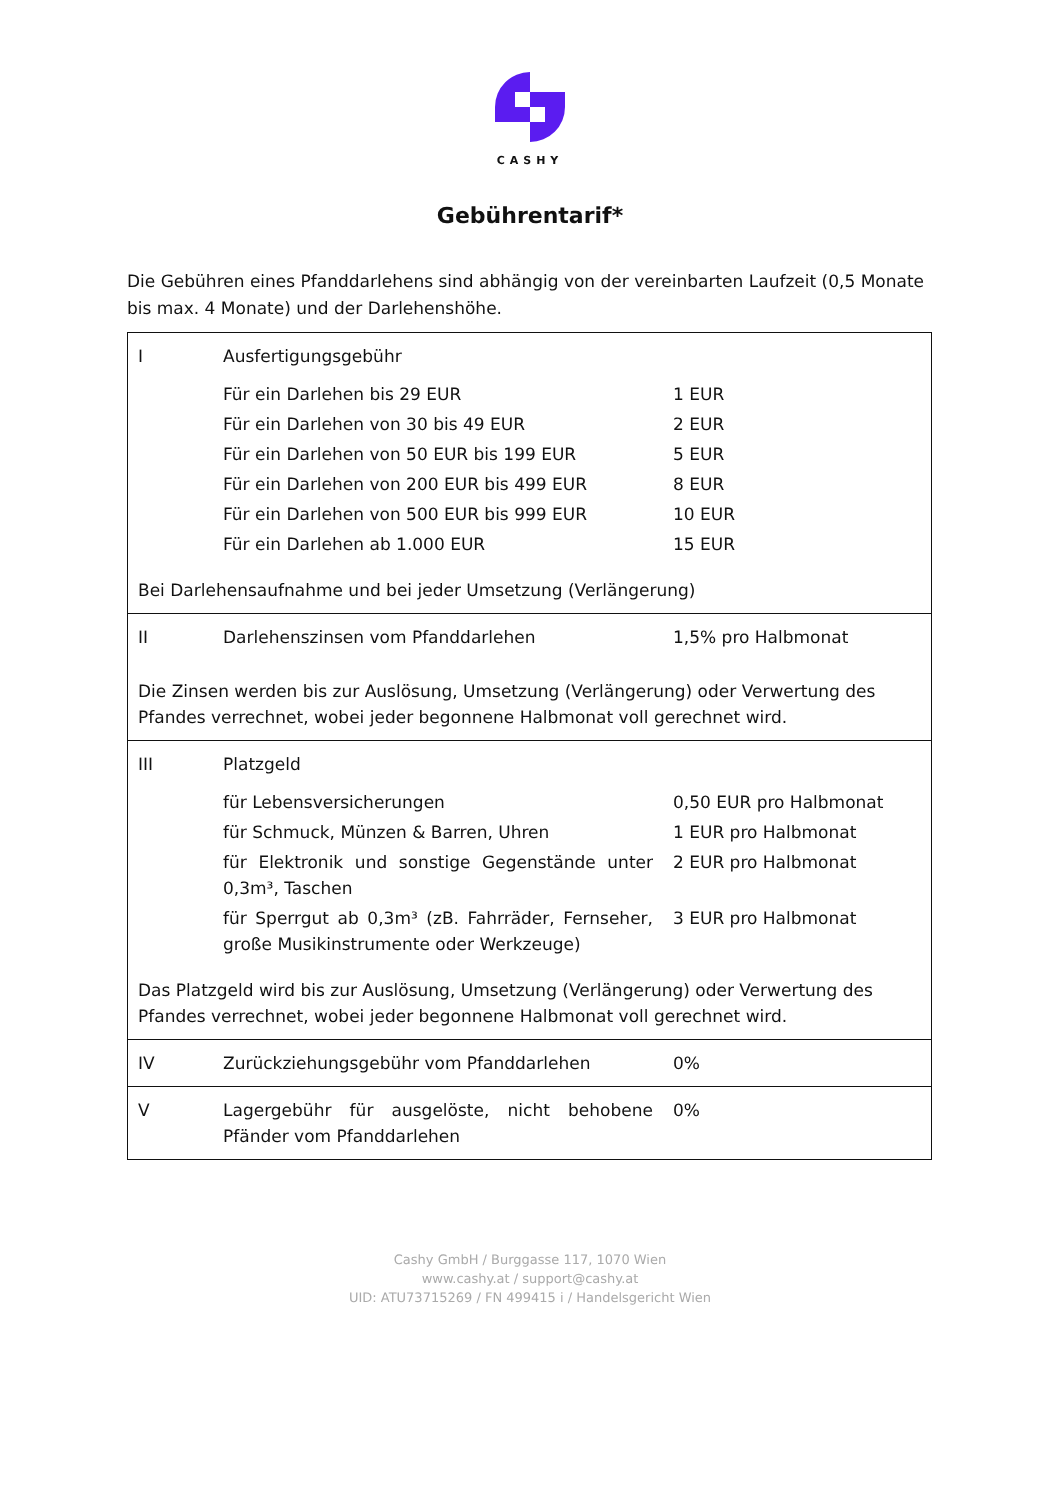CASHY
Gebührentarif*
Die Gebühren eines Pfanddarlehens sind abhängig von der vereinbarten Laufzeit (0,5 Monate bis max. 4 Monate) und der Darlehenshöhe.
| I | Ausfertigungsgebühr | |
| | Für ein Darlehen bis 29 EUR | 1 EUR |
| | Für ein Darlehen von 30 bis 49 EUR | 2 EUR |
| | Für ein Darlehen von 50 EUR bis 199 EUR | 5 EUR |
| | Für ein Darlehen von 200 EUR bis 499 EUR | 8 EUR |
| | Für ein Darlehen von 500 EUR bis 999 EUR | 10 EUR |
| | Für ein Darlehen ab 1.000 EUR | 15 EUR |
| Bei Darlehensaufnahme und bei jeder Umsetzung (Verlängerung) | | |
| II | Darlehenszinsen vom Pfanddarlehen | 1,5% pro Halbmonat |
| Die Zinsen werden bis zur Auslösung, Umsetzung (Verlängerung) oder Verwertung des Pfandes verrechnet, wobei jeder begonnene Halbmonat voll gerechnet wird. | | |
| III | Platzgeld | |
| | für Lebensversicherungen | 0,50 EUR pro Halbmonat |
| | für Schmuck, Münzen & Barren, Uhren | 1 EUR pro Halbmonat |
| | für Elektronik und sonstige Gegenstände unter 0,3m³, Taschen | 2 EUR pro Halbmonat |
| | für Sperrgut ab 0,3m³ (zB. Fahrräder, Fernseher, große Musikinstrumente oder Werkzeuge) | 3 EUR pro Halbmonat |
| Das Platzgeld wird bis zur Auslösung, Umsetzung (Verlängerung) oder Verwertung des Pfandes verrechnet, wobei jeder begonnene Halbmonat voll gerechnet wird. | | |
| IV | Zurückziehungsgebühr vom Pfanddarlehen | 0% |
| V | Lagergebühr für ausgelöste, nicht behobene Pfänder vom Pfanddarlehen | 0% |
Cashy GmbH / Burggasse 117, 1070 Wien
www.cashy.at / support@cashy.at
UID: ATU73715269 / FN 499415 i / Handelsgericht Wien